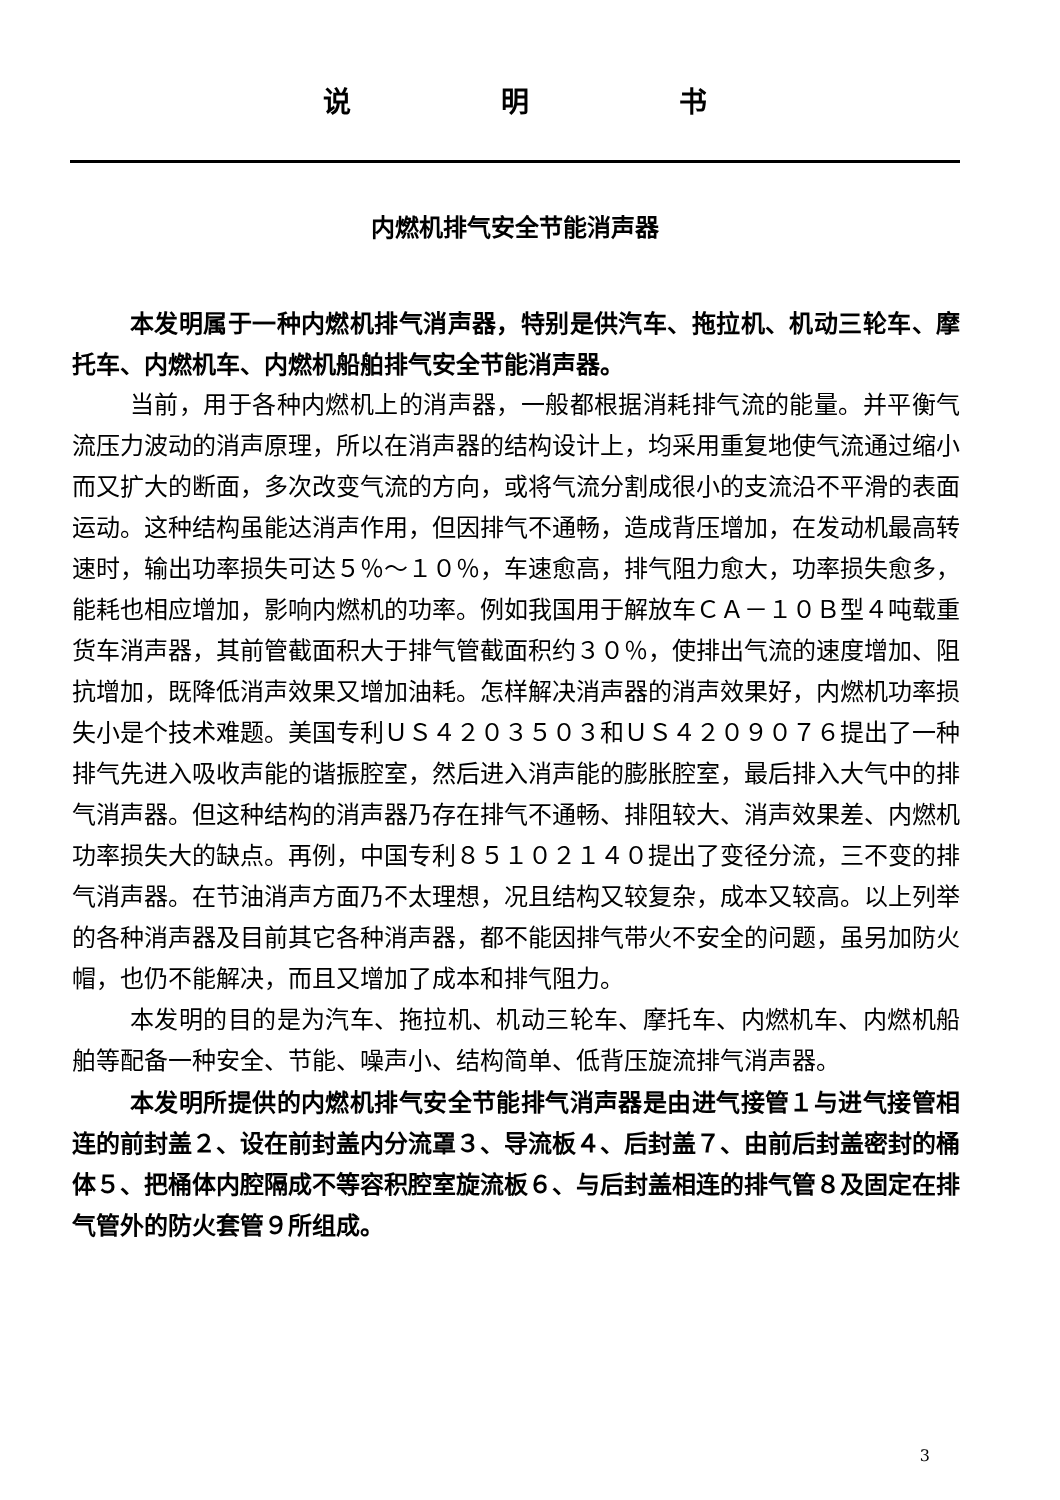说明书
内燃机排气安全节能消声器
本发明属于一种内燃机排气消声器，特别是供汽车、拖拉机、机动三轮车、摩托车、内燃机车、内燃机船舶排气安全节能消声器。
当前，用于各种内燃机上的消声器，一般都根据消耗排气流的能量。并平衡气流压力波动的消声原理，所以在消声器的结构设计上，均采用重复地使气流通过缩小而又扩大的断面，多次改变气流的方向，或将气流分割成很小的支流沿不平滑的表面运动。这种结构虽能达消声作用，但因排气不通畅，造成背压增加，在发动机最高转速时，输出功率损失可达５％～１０％，车速愈高，排气阻力愈大，功率损失愈多，能耗也相应增加，影响内燃机的功率。例如我国用于解放车ＣＡ－１０Ｂ型４吨载重货车消声器，其前管截面积大于排气管截面积约３０％，使排出气流的速度增加、阻抗增加，既降低消声效果又增加油耗。怎样解决消声器的消声效果好，内燃机功率损失小是个技术难题。美国专利ＵＳ４２０３５０３和ＵＳ４２０９０７６提出了一种排气先进入吸收声能的谐振腔室，然后进入消声能的膨胀腔室，最后排入大气中的排气消声器。但这种结构的消声器乃存在排气不通畅、排阻较大、消声效果差、内燃机功率损失大的缺点。再例，中国专利８５１０２１４０提出了变径分流，三不变的排气消声器。在节油消声方面乃不太理想，况且结构又较复杂，成本又较高。以上列举的各种消声器及目前其它各种消声器，都不能因排气带火不安全的问题，虽另加防火帽，也仍不能解决，而且又增加了成本和排气阻力。
本发明的目的是为汽车、拖拉机、机动三轮车、摩托车、内燃机车、内燃机船舶等配备一种安全、节能、噪声小、结构简单、低背压旋流排气消声器。
本发明所提供的内燃机排气安全节能排气消声器是由进气接管１与进气接管相连的前封盖２、设在前封盖内分流罩３、导流板４、后封盖７、由前后封盖密封的桶体５、把桶体内腔隔成不等容积腔室旋流板６、与后封盖相连的排气管８及固定在排气管外的防火套管９所组成。
3